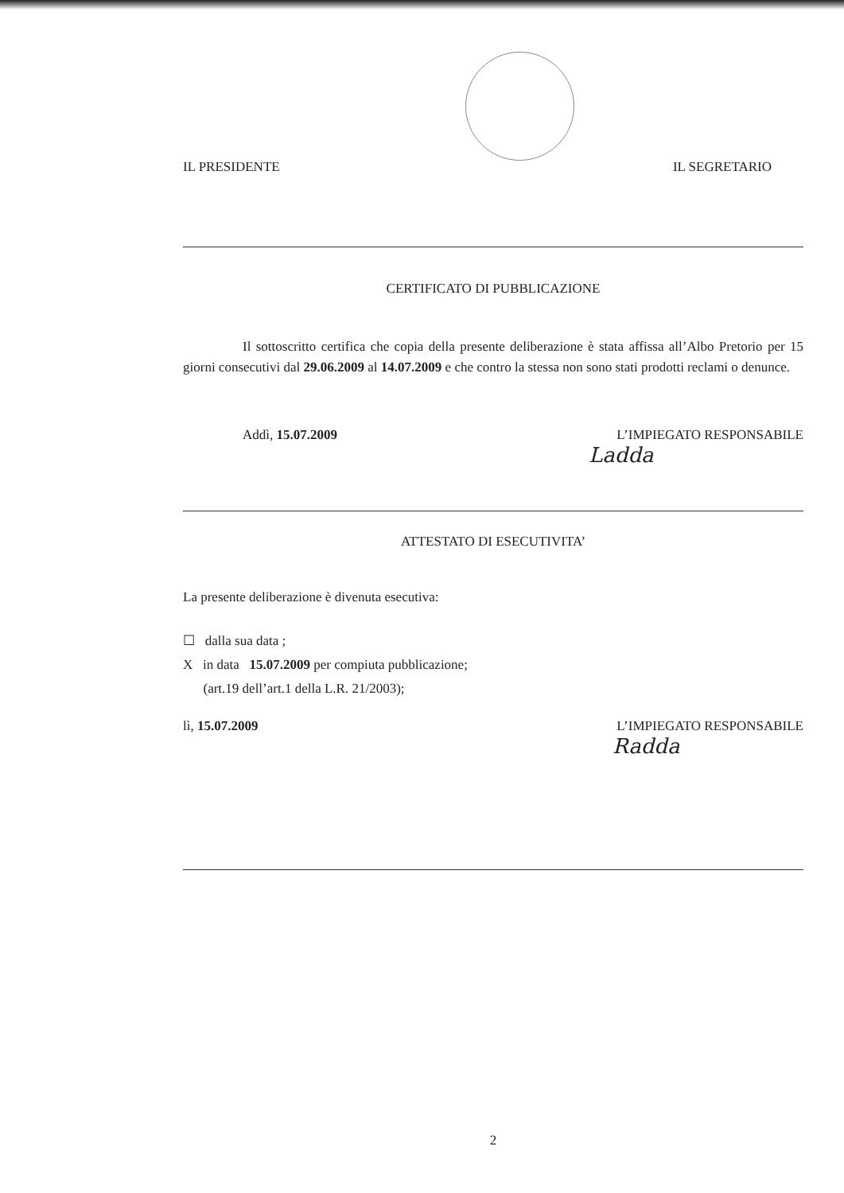IL PRESIDENTE IL SEGRETARIO
CERTIFICATO DI PUBBLICAZIONE
Il sottoscritto certifica che copia della presente deliberazione è stata affissa all’Albo Pretorio per 15 giorni consecutivi dal 29.06.2009 al 14.07.2009 e che contro la stessa non sono stati prodotti reclami o denunce.
Addì, 15.07.2009 L’IMPIEGATO RESPONSABILE
Ladda
ATTESTATO DI ESECUTIVITA’
La presente deliberazione è divenuta esecutiva:
☐ dalla sua data ;
X in data 15.07.2009 per compiuta pubblicazione;
(art.19 dell’art.1 della L.R. 21/2003);
lì, 15.07.2009 L’IMPIEGATO RESPONSABILE
Radda
2